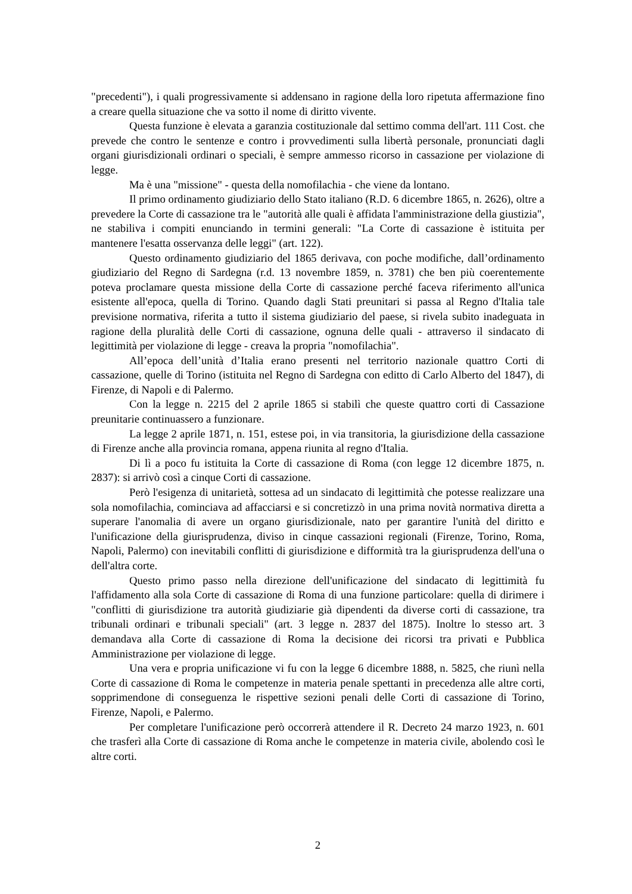"precedenti"), i quali progressivamente si addensano in ragione della loro ripetuta affermazione fino a creare quella situazione che va sotto il nome di diritto vivente.
Questa funzione è elevata a garanzia costituzionale dal settimo comma dell'art. 111 Cost. che prevede che contro le sentenze e contro i provvedimenti sulla libertà personale, pronunciati dagli organi giurisdizionali ordinari o speciali, è sempre ammesso ricorso in cassazione per violazione di legge.
Ma è una "missione" - questa della nomofilachia - che viene da lontano.
Il primo ordinamento giudiziario dello Stato italiano (R.D. 6 dicembre 1865, n. 2626), oltre a prevedere la Corte di cassazione tra le "autorità alle quali è affidata l'amministrazione della giustizia", ne stabiliva i compiti enunciando in termini generali: "La Corte di cassazione è istituita per mantenere l'esatta osservanza delle leggi" (art. 122).
Questo ordinamento giudiziario del 1865 derivava, con poche modifiche, dall’ordinamento giudiziario del Regno di Sardegna (r.d. 13 novembre 1859, n. 3781) che ben più coerentemente poteva proclamare questa missione della Corte di cassazione perché faceva riferimento all'unica esistente all'epoca, quella di Torino. Quando dagli Stati preunitari si passa al Regno d'Italia tale previsione normativa, riferita a tutto il sistema giudiziario del paese, si rivela subito inadeguata in ragione della pluralità delle Corti di cassazione, ognuna delle quali - attraverso il sindacato di legittimità per violazione di legge - creava la propria "nomofilachia".
All’epoca dell’unità d’Italia erano presenti nel territorio nazionale quattro Corti di cassazione, quelle di Torino (istituita nel Regno di Sardegna con editto di Carlo Alberto del 1847), di Firenze, di Napoli e di Palermo.
Con la legge n. 2215 del 2 aprile 1865 si stabilì che queste quattro corti di Cassazione preunitarie continuassero a funzionare.
La legge 2 aprile 1871, n. 151, estese poi, in via transitoria, la giurisdizione della cassazione di Firenze anche alla provincia romana, appena riunita al regno d'Italia.
Di lì a poco fu istituita la Corte di cassazione di Roma (con legge 12 dicembre 1875, n. 2837): si arrivò così a cinque Corti di cassazione.
Però l'esigenza di unitarietà, sottesa ad un sindacato di legittimità che potesse realizzare una sola nomofilachia, cominciava ad affacciarsi e si concretizzò in una prima novità normativa diretta a superare l'anomalia di avere un organo giurisdizionale, nato per garantire l'unità del diritto e l'unificazione della giurisprudenza, diviso in cinque cassazioni regionali (Firenze, Torino, Roma, Napoli, Palermo) con inevitabili conflitti di giurisdizione e difformità tra la giurisprudenza dell'una o dell'altra corte.
Questo primo passo nella direzione dell'unificazione del sindacato di legittimità fu l'affidamento alla sola Corte di cassazione di Roma di una funzione particolare: quella di dirimere i "conflitti di giurisdizione tra autorità giudiziarie già dipendenti da diverse corti di cassazione, tra tribunali ordinari e tribunali speciali" (art. 3 legge n. 2837 del 1875). Inoltre lo stesso art. 3 demandava alla Corte di cassazione di Roma la decisione dei ricorsi tra privati e Pubblica Amministrazione per violazione di legge.
Una vera e propria unificazione vi fu con la legge 6 dicembre 1888, n. 5825, che riunì nella Corte di cassazione di Roma le competenze in materia penale spettanti in precedenza alle altre corti, sopprimendone di conseguenza le rispettive sezioni penali delle Corti di cassazione di Torino, Firenze, Napoli, e Palermo.
Per completare l'unificazione però occorrerà attendere il R. Decreto 24 marzo 1923, n. 601 che trasferì alla Corte di cassazione di Roma anche le competenze in materia civile, abolendo così le altre corti.
2